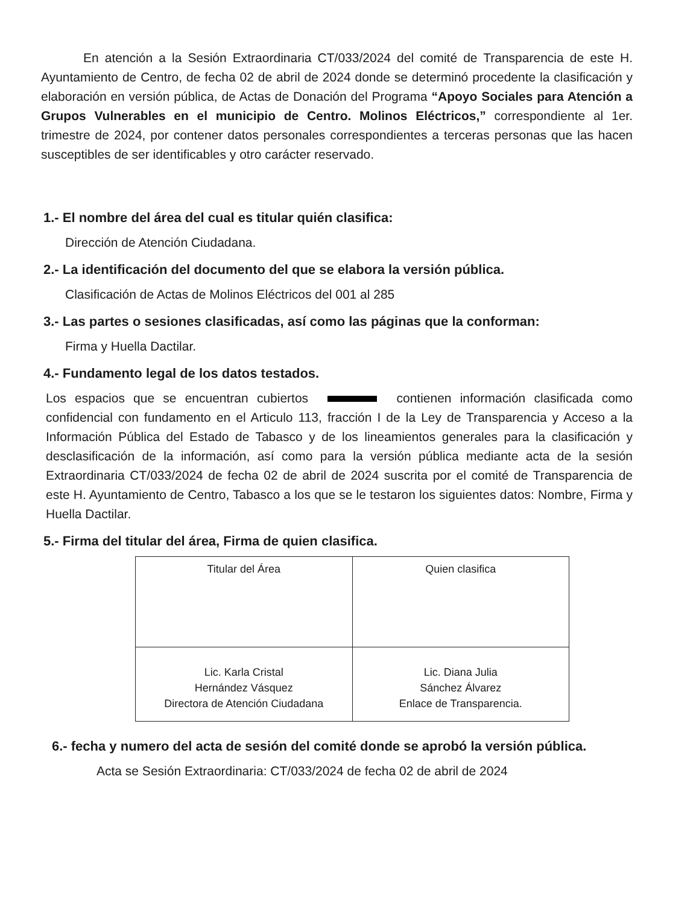En atención a la Sesión Extraordinaria CT/033/2024 del comité de Transparencia de este H. Ayuntamiento de Centro, de fecha 02 de abril de 2024 donde se determinó procedente la clasificación y elaboración en versión pública, de Actas de Donación del Programa “Apoyo Sociales para Atención a Grupos Vulnerables en el municipio de Centro. Molinos Eléctricos,” correspondiente al 1er. trimestre de 2024, por contener datos personales correspondientes a terceras personas que las hacen susceptibles de ser identificables y otro carácter reservado.
1.- El nombre del área del cual es titular quién clasifica:
Dirección de Atención Ciudadana.
2.- La identificación del documento del que se elabora la versión pública.
Clasificación de Actas de Molinos Eléctricos del 001 al 285
3.- Las partes o sesiones clasificadas, así como las páginas que la conforman:
Firma y Huella Dactilar.
4.- Fundamento legal de los datos testados.
Los espacios que se encuentran cubiertos contienen información clasificada como confidencial con fundamento en el Articulo 113, fracción I de la Ley de Transparencia y Acceso a la Información Pública del Estado de Tabasco y de los lineamientos generales para la clasificación y desclasificación de la información, así como para la versión pública mediante acta de la sesión Extraordinaria CT/033/2024 de fecha 02 de abril de 2024 suscrita por el comité de Transparencia de este H. Ayuntamiento de Centro, Tabasco a los que se le testaron los siguientes datos: Nombre, Firma y Huella Dactilar.
5.- Firma del titular del área, Firma de quien clasifica.
| Titular del Área | Quien clasifica |
| Lic. Karla Cristal Hernández Vásquez Directora de Atención Ciudadana | Lic. Diana Julia Sánchez Álvarez Enlace de Transparencia. |
6.- fecha y numero del acta de sesión del comité donde se aprobó la versión pública.
Acta se Sesión Extraordinaria: CT/033/2024 de fecha 02 de abril de 2024